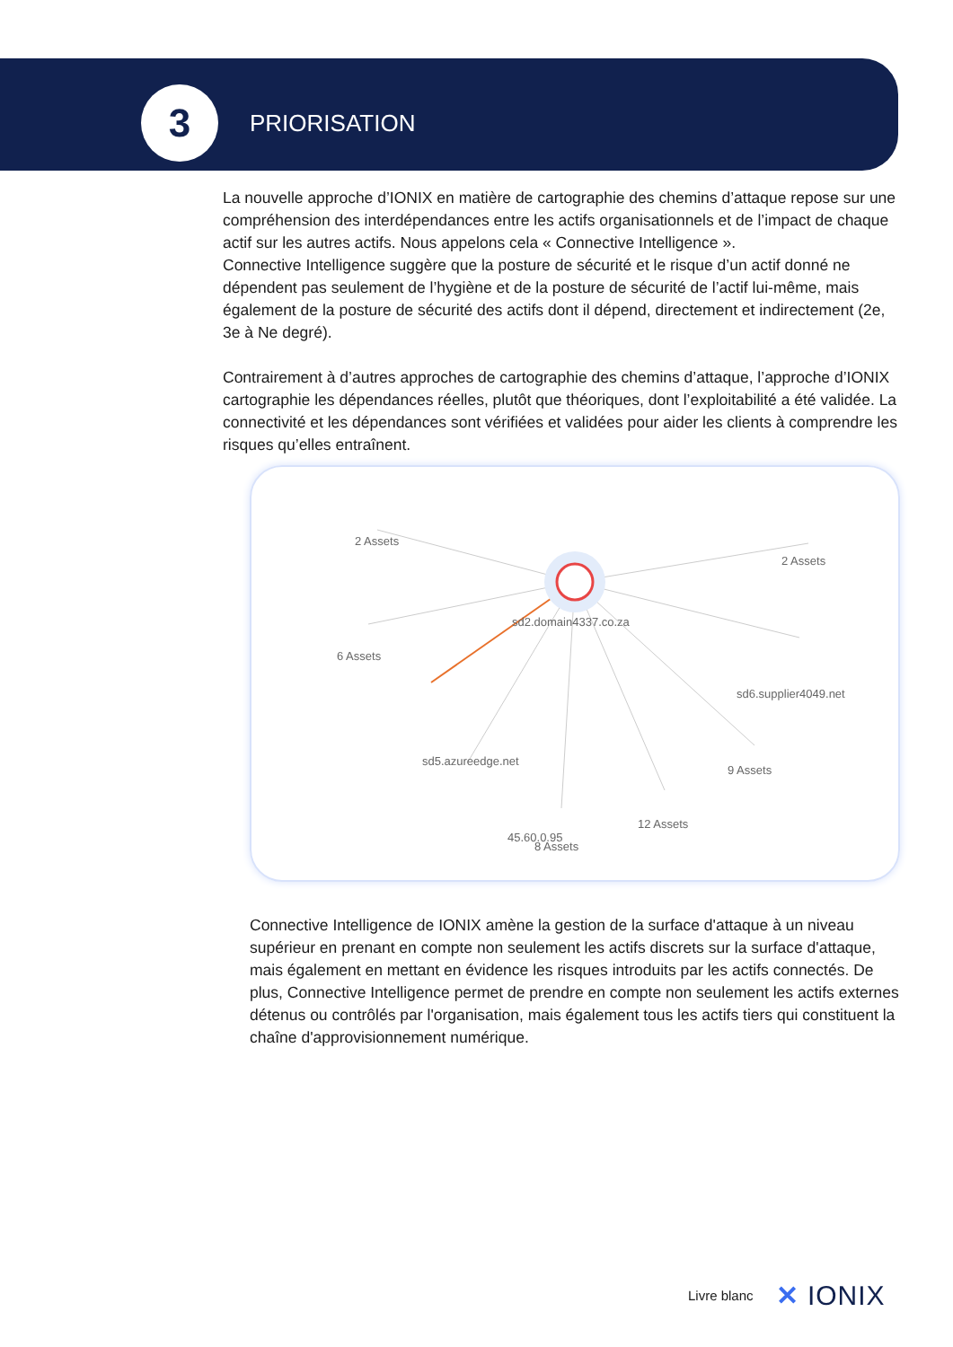3
PRIORISATION
La nouvelle approche d’IONIX en matière de cartographie des chemins d’attaque repose sur une compréhension des interdépendances entre les actifs organisationnels et de l’impact de chaque actif sur les autres actifs. Nous appelons cela « Connective Intelligence ».
Connective Intelligence suggère que la posture de sécurité et le risque d’un actif donné ne dépendent pas seulement de l’hygiène et de la posture de sécurité de l’actif lui-même, mais également de la posture de sécurité des actifs dont il dépend, directement et indirectement (2e, 3e à Ne degré).
Contrairement à d’autres approches de cartographie des chemins d’attaque, l’approche d’IONIX cartographie les dépendances réelles, plutôt que théoriques, dont l’exploitabilité a été validée. La connectivité et les dépendances sont vérifiées et validées pour aider les clients à comprendre les risques qu’elles entraînent.
2 Assets
2 Assets
6 Assets
sd2.domain4337.co.za
sd6.supplier4049.net
sd5.azureedge.net
9 Assets
12 Assets
45.60.0.95
8 Assets
Connective Intelligence de IONIX amène la gestion de la surface d'attaque à un niveau supérieur en prenant en compte non seulement les actifs discrets sur la surface d'attaque, mais également en mettant en évidence les risques introduits par les actifs connectés. De plus, Connective Intelligence permet de prendre en compte non seulement les actifs externes détenus ou contrôlés par l'organisation, mais également tous les actifs tiers qui constituent la chaîne d'approvisionnement numérique.
Livre blanc ✕ IONIX